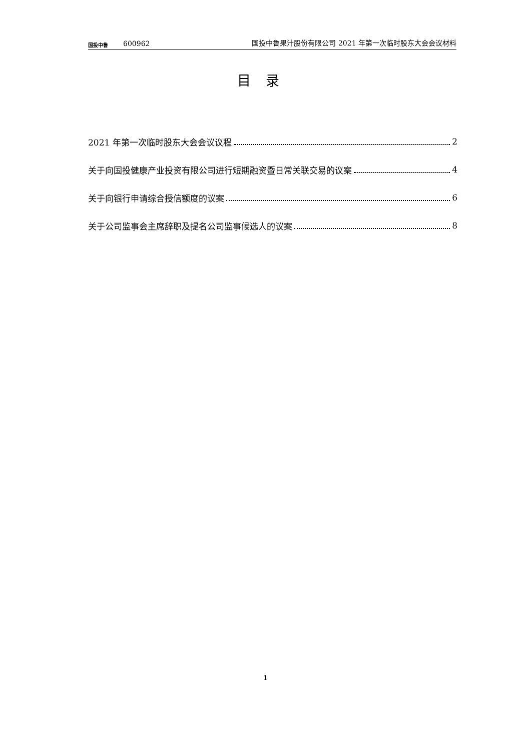国投中鲁
600962
国投中鲁果汁股份有限公司 2021 年第一次临时股东大会会议材料
目录
2021 年第一次临时股东大会会议议程 2
关于向国投健康产业投资有限公司进行短期融资暨日常关联交易的议案 4
关于向银行申请综合授信额度的议案 6
关于公司监事会主席辞职及提名公司监事候选人的议案 8
1